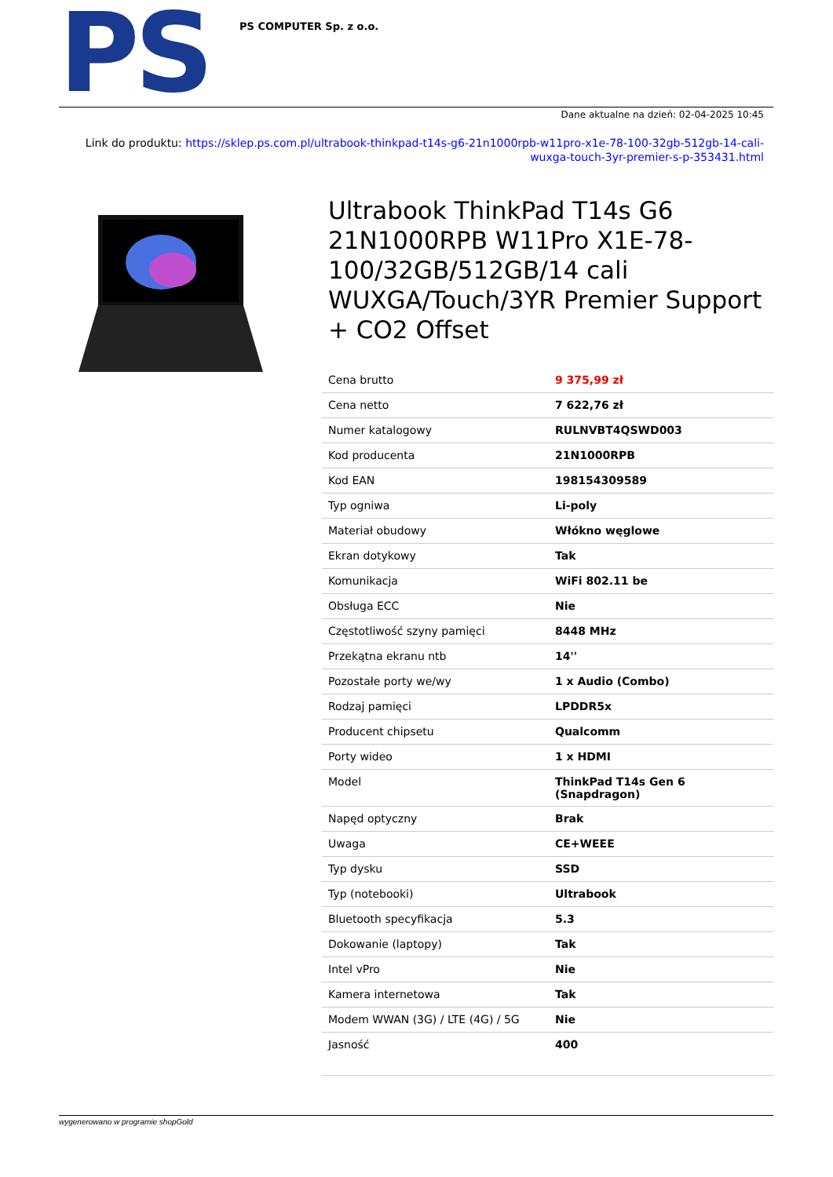PS
PS COMPUTER Sp. z o.o.
Dane aktualne na dzień: 02-04-2025 10:45
Link do produktu: https://sklep.ps.com.pl/ultrabook-thinkpad-t14s-g6-21n1000rpb-w11pro-x1e-78-100-32gb-512gb-14-cali-wuxga-touch-3yr-premier-s-p-353431.html
Ultrabook ThinkPad T14s G6 21N1000RPB W11Pro X1E-78-100/32GB/512GB/14 cali WUXGA/Touch/3YR Premier Support + CO2 Offset
| Cena brutto | 9 375,99 zł |
| Cena netto | 7 622,76 zł |
| Numer katalogowy | RULNVBT4QSWD003 |
| Kod producenta | 21N1000RPB |
| Kod EAN | 198154309589 |
| Typ ogniwa | Li-poly |
| Materiał obudowy | Włókno węglowe |
| Ekran dotykowy | Tak |
| Komunikacja | WiFi 802.11 be |
| Obsługa ECC | Nie |
| Częstotliwość szyny pamięci | 8448 MHz |
| Przekątna ekranu ntb | 14'' |
| Pozostałe porty we/wy | 1 x Audio (Combo) |
| Rodzaj pamięci | LPDDR5x |
| Producent chipsetu | Qualcomm |
| Porty wideo | 1 x HDMI |
| Model | ThinkPad T14s Gen 6 (Snapdragon) |
| Napęd optyczny | Brak |
| Uwaga | CE+WEEE |
| Typ dysku | SSD |
| Typ (notebooki) | Ultrabook |
| Bluetooth specyfikacja | 5.3 |
| Dokowanie (laptopy) | Tak |
| Intel vPro | Nie |
| Kamera internetowa | Tak |
| Modem WWAN (3G) / LTE (4G) / 5G | Nie |
| Jasność | 400 |
wygenerowano w programie shopGold